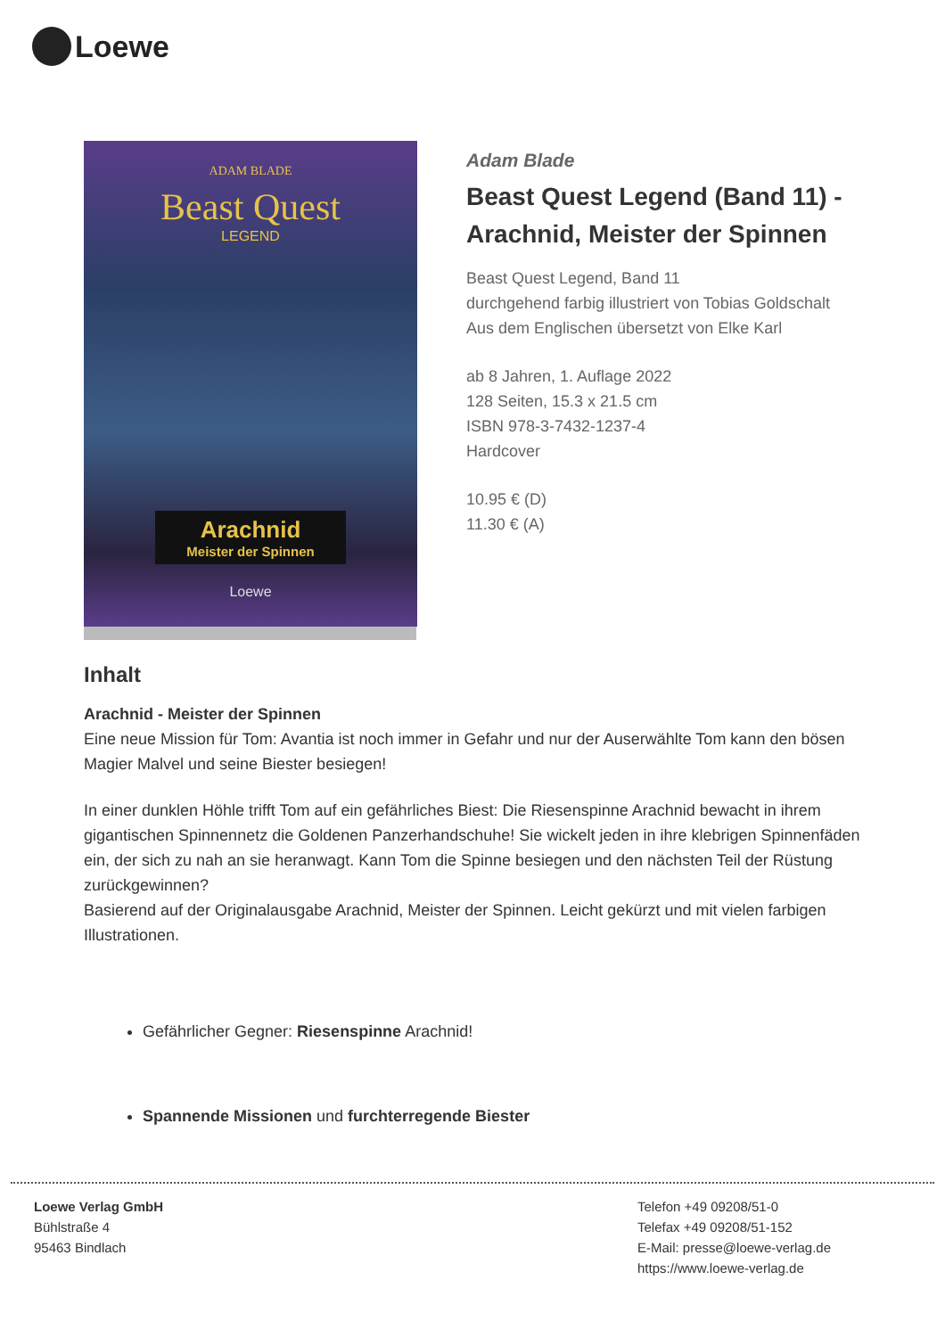Loewe
ADAM BLADE
Beast Quest
LEGEND
Arachnid
Meister der Spinnen
Loewe
Adam Blade
Beast Quest Legend (Band 11) - Arachnid, Meister der Spinnen
Beast Quest Legend, Band 11
durchgehend farbig illustriert von Tobias Goldschalt
Aus dem Englischen übersetzt von Elke Karl
ab 8 Jahren, 1. Auflage 2022
128 Seiten, 15.3 x 21.5 cm
ISBN 978-3-7432-1237-4
Hardcover
10.95 € (D)
11.30 € (A)
Inhalt
Arachnid - Meister der Spinnen
Eine neue Mission für Tom: Avantia ist noch immer in Gefahr und nur der Auserwählte Tom kann den bösen Magier Malvel und seine Biester besiegen!
In einer dunklen Höhle trifft Tom auf ein gefährliches Biest: Die Riesenspinne Arachnid bewacht in ihrem gigantischen Spinnennetz die Goldenen Panzerhandschuhe! Sie wickelt jeden in ihre klebrigen Spinnenfäden ein, der sich zu nah an sie heranwagt. Kann Tom die Spinne besiegen und den nächsten Teil der Rüstung zurückgewinnen?
Basierend auf der Originalausgabe Arachnid, Meister der Spinnen. Leicht gekürzt und mit vielen farbigen Illustrationen.
Gefährlicher Gegner: Riesenspinne Arachnid!
Spannende Missionen und furchterregende Biester
Loewe Verlag GmbH
Bühlstraße 4
95463 Bindlach
Telefon +49 09208/51-0
Telefax +49 09208/51-152
E-Mail: presse@loewe-verlag.de
https://www.loewe-verlag.de